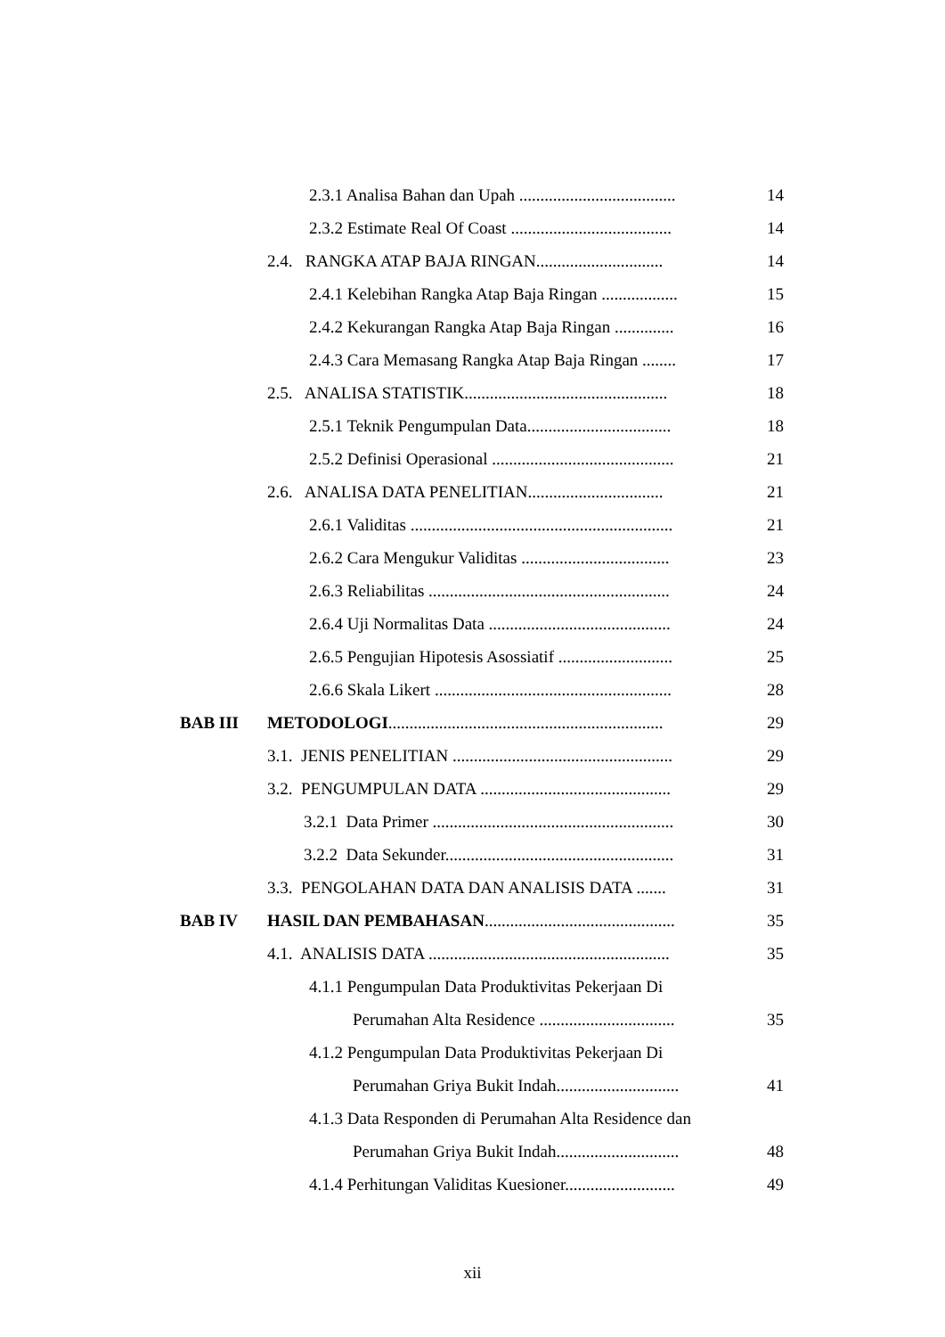2.3.1 Analisa Bahan dan Upah ..................................... 14
2.3.2 Estimate Real Of Coast ...................................... 14
2.4. RANGKA ATAP BAJA RINGAN.............................. 14
2.4.1 Kelebihan Rangka Atap Baja Ringan .................. 15
2.4.2 Kekurangan Rangka Atap Baja Ringan .............. 16
2.4.3 Cara Memasang Rangka Atap Baja Ringan ........ 17
2.5. ANALISA STATISTIK................................................ 18
2.5.1 Teknik Pengumpulan Data.................................. 18
2.5.2 Definisi Operasional ........................................... 21
2.6. ANALISA DATA PENELITIAN................................ 21
2.6.1 Validitas .............................................................. 21
2.6.2 Cara Mengukur Validitas ................................... 23
2.6.3 Reliabilitas ......................................................... 24
2.6.4 Uji Normalitas Data ........................................... 24
2.6.5 Pengujian Hipotesis Asossiatif ........................... 25
2.6.6 Skala Likert ........................................................ 28
BAB III METODOLOGI................................................................. 29
3.1. JENIS PENELITIAN .................................................... 29
3.2. PENGUMPULAN DATA ............................................. 29
3.2.1 Data Primer ......................................................... 30
3.2.2 Data Sekunder...................................................... 31
3.3. PENGOLAHAN DATA DAN ANALISIS DATA ....... 31
BAB IV HASIL DAN PEMBAHASAN............................................. 35
4.1. ANALISIS DATA ......................................................... 35
4.1.1 Pengumpulan Data Produktivitas Pekerjaan Di
Perumahan Alta Residence ................................ 35
4.1.2 Pengumpulan Data Produktivitas Pekerjaan Di
Perumahan Griya Bukit Indah............................. 41
4.1.3 Data Responden di Perumahan Alta Residence dan
Perumahan Griya Bukit Indah............................. 48
4.1.4 Perhitungan Validitas Kuesioner.......................... 49
xii